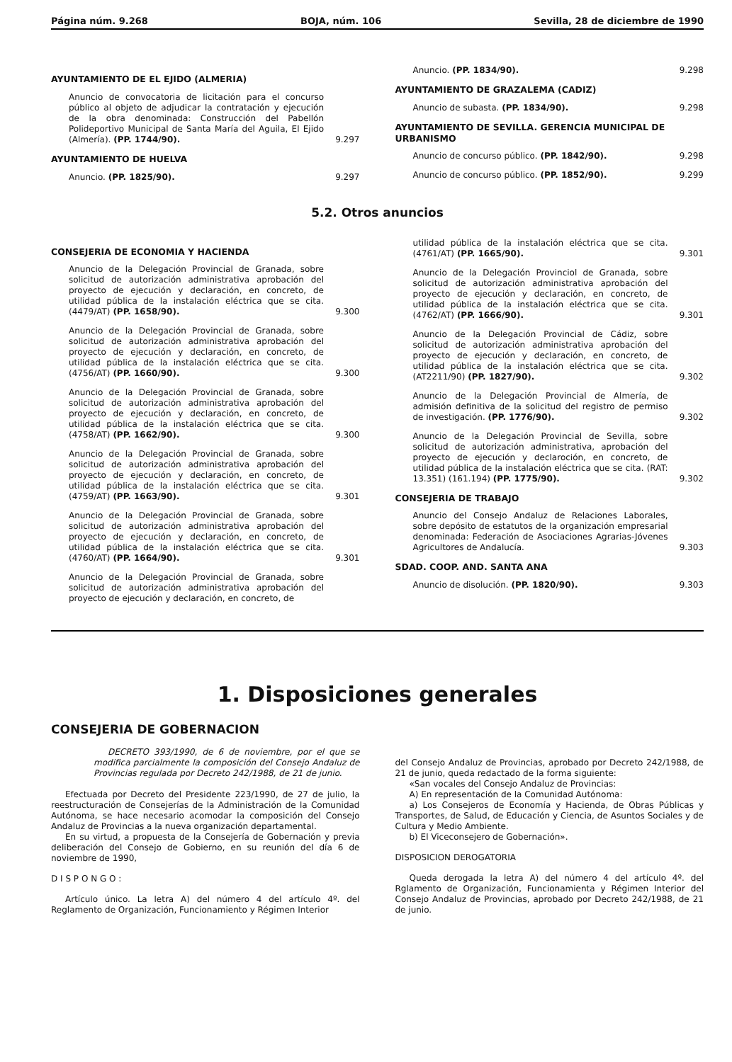Página núm. 9.268 BOJA, núm. 106 Sevilla, 28 de diciembre de 1990
AYUNTAMIENTO DE EL EJIDO (ALMERIA)
Anuncio de convocatoria de licitación para el concurso público al objeto de adjudicar la contratación y ejecución de la obra denominada: Construcción del Pabellón Polideportivo Municipal de Santa María del Aguila, El Ejido (Almería). (PP. 1744/90).
9.297
AYUNTAMIENTO DE HUELVA
Anuncio. (PP. 1825/90).
9.297
Anuncio. (PP. 1834/90).
9.298
AYUNTAMIENTO DE GRAZALEMA (CADIZ)
Anuncio de subasta. (PP. 1834/90).
9.298
AYUNTAMIENTO DE SEVILLA. GERENCIA MUNICIPAL DE URBANISMO
Anuncio de concurso público. (PP. 1842/90).
9.298
Anuncio de concurso público. (PP. 1852/90).
9.299
5.2. Otros anuncios
CONSEJERIA DE ECONOMIA Y HACIENDA
Anuncio de la Delegación Provincial de Granada, sobre solicitud de autorización administrativa aprobación del proyecto de ejecución y declaración, en concreto, de utilidad pública de la instalación eléctrica que se cita. (4479/AT) (PP. 1658/90).
9.300
Anuncio de la Delegación Provincial de Granada, sobre solicitud de autorización administrativa aprobación del proyecto de ejecución y declaración, en concreto, de utilidad pública de la instalación eléctrica que se cita. (4756/AT) (PP. 1660/90).
9.300
Anuncio de la Delegación Provincial de Granada, sobre solicitud de autorización administrativa aprobación del proyecto de ejecución y declaración, en concreto, de utilidad pública de la instalación eléctrica que se cita. (4758/AT) (PP. 1662/90).
9.300
Anuncio de la Delegación Provincial de Granada, sobre solicitud de autorización administrativa aprobación del proyecto de ejecución y declaración, en concreto, de utilidad pública de la instalación eléctrica que se cita. (4759/AT) (PP. 1663/90).
9.301
Anuncio de la Delegación Provincial de Granada, sobre solicitud de autorización administrativa aprobación del proyecto de ejecución y declaración, en concreto, de utilidad pública de la instalación eléctrica que se cita. (4760/AT) (PP. 1664/90).
9.301
Anuncio de la Delegación Provincial de Granada, sobre solicitud de autorización administrativa aprobación del proyecto de ejecución y declaración, en concreto, de
utilidad pública de la instalación eléctrica que se cita. (4761/AT) (PP. 1665/90).
9.301
Anuncio de la Delegación Provinciol de Granada, sobre solicitud de autorización administrativa aprobación del proyecto de ejecución y declaración, en concreto, de utilidad pública de la instalación eléctrica que se cita. (4762/AT) (PP. 1666/90).
9.301
Anuncio de la Delegación Provincial de Cádiz, sobre solicitud de autorización administrativa aprobación del proyecto de ejecución y declaración, en concreto, de utilidad pública de la instalación eléctrica que se cita. (AT2211/90) (PP. 1827/90).
9.302
Anuncio de la Delegación Provincial de Almería, de admisión definitiva de la solicitud del registro de permiso de investigación. (PP. 1776/90).
9.302
Anuncio de la Delegación Provincial de Sevilla, sobre solicitud de autorización administrativa, aprobación del proyecto de ejecución y declaroción, en concreto, de utilidad pública de la instalación eléctrica que se cita. (RAT: 13.351) (161.194) (PP. 1775/90).
9.302
CONSEJERIA DE TRABAJO
Anuncio del Consejo Andaluz de Relaciones Laborales, sobre depósito de estatutos de la organización empresarial denominada: Federación de Asociaciones Agrarias-Jóvenes Agricultores de Andalucía.
9.303
SDAD. COOP. AND. SANTA ANA
Anuncio de disolución. (PP. 1820/90).
9.303
1. Disposiciones generales
CONSEJERIA DE GOBERNACION
DECRETO 393/1990, de 6 de noviembre, por el que se modifica parcialmente la composición del Consejo Andaluz de Provincias regulada por Decreto 242/1988, de 21 de junio.
Efectuada por Decreto del Presidente 223/1990, de 27 de julio, la reestructuración de Consejerías de la Administración de la Comunidad Autónoma, se hace necesario acomodar la composición del Consejo Andaluz de Provincias a la nueva organización departamental.
En su virtud, a propuesta de la Consejería de Gobernación y previa deliberación del Consejo de Gobierno, en su reunión del día 6 de noviembre de 1990,
D I S P O N G O :
Artículo único. La letra A) del número 4 del artículo 4º. del Reglamento de Organización, Funcionamiento y Régimen Interior
del Consejo Andaluz de Provincias, aprobado por Decreto 242/1988, de 21 de junio, queda redactado de la forma siguiente:
«San vocales del Consejo Andaluz de Provincias:
A) En representación de la Comunidad Autónoma:
a) Los Consejeros de Economía y Hacienda, de Obras Públicas y Transportes, de Salud, de Educación y Ciencia, de Asuntos Sociales y de Cultura y Medio Ambiente.
b) El Viceconsejero de Gobernación».
DISPOSICION DEROGATORIA
Queda derogada la letra A) del número 4 del artículo 4º. del Rglamento de Organización, Funcionamienta y Régimen Interior del Consejo Andaluz de Provincias, aprobado por Decreto 242/1988, de 21 de junio.